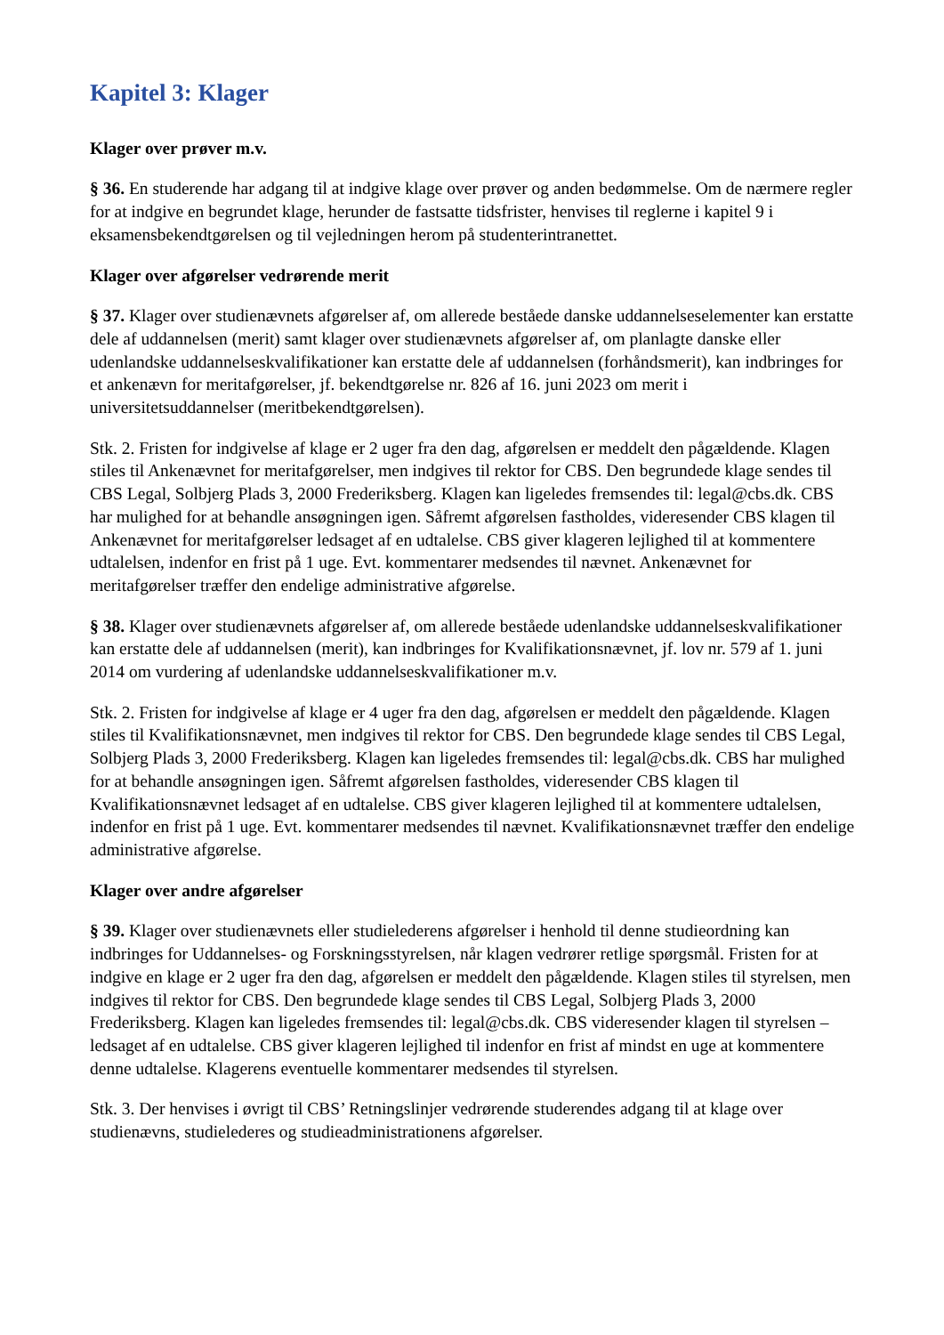Kapitel 3: Klager
Klager over prøver m.v.
§ 36. En studerende har adgang til at indgive klage over prøver og anden bedømmelse. Om de nærmere regler for at indgive en begrundet klage, herunder de fastsatte tidsfrister, henvises til reglerne i kapitel 9 i eksamensbekendtgørelsen og til vejledningen herom på studenterintranettet.
Klager over afgørelser vedrørende merit
§ 37. Klager over studienævnets afgørelser af, om allerede beståede danske uddannelseselementer kan erstatte dele af uddannelsen (merit) samt klager over studienævnets afgørelser af, om planlagte danske eller udenlandske uddannelseskvalifikationer kan erstatte dele af uddannelsen (forhåndsmerit), kan indbringes for et ankenævn for meritafgørelser, jf. bekendtgørelse nr. 826 af 16. juni 2023 om merit i universitetsuddannelser (meritbekendtgørelsen).
Stk. 2. Fristen for indgivelse af klage er 2 uger fra den dag, afgørelsen er meddelt den pågældende. Klagen stiles til Ankenævnet for meritafgørelser, men indgives til rektor for CBS. Den begrundede klage sendes til CBS Legal, Solbjerg Plads 3, 2000 Frederiksberg. Klagen kan ligeledes fremsendes til: legal@cbs.dk. CBS har mulighed for at behandle ansøgningen igen. Såfremt afgørelsen fastholdes, videresender CBS klagen til Ankenævnet for meritafgørelser ledsaget af en udtalelse. CBS giver klageren lejlighed til at kommentere udtalelsen, indenfor en frist på 1 uge. Evt. kommentarer medsendes til nævnet. Ankenævnet for meritafgørelser træffer den endelige administrative afgørelse.
§ 38. Klager over studienævnets afgørelser af, om allerede beståede udenlandske uddannelseskvalifikationer kan erstatte dele af uddannelsen (merit), kan indbringes for Kvalifikationsnævnet, jf. lov nr. 579 af 1. juni 2014 om vurdering af udenlandske uddannelseskvalifikationer m.v.
Stk. 2. Fristen for indgivelse af klage er 4 uger fra den dag, afgørelsen er meddelt den pågældende. Klagen stiles til Kvalifikationsnævnet, men indgives til rektor for CBS. Den begrundede klage sendes til CBS Legal, Solbjerg Plads 3, 2000 Frederiksberg. Klagen kan ligeledes fremsendes til: legal@cbs.dk. CBS har mulighed for at behandle ansøgningen igen. Såfremt afgørelsen fastholdes, videresender CBS klagen til Kvalifikationsnævnet ledsaget af en udtalelse. CBS giver klageren lejlighed til at kommentere udtalelsen, indenfor en frist på 1 uge. Evt. kommentarer medsendes til nævnet. Kvalifikationsnævnet træffer den endelige administrative afgørelse.
Klager over andre afgørelser
§ 39. Klager over studienævnets eller studielederens afgørelser i henhold til denne studieordning kan indbringes for Uddannelses- og Forskningsstyrelsen, når klagen vedrører retlige spørgsmål. Fristen for at indgive en klage er 2 uger fra den dag, afgørelsen er meddelt den pågældende. Klagen stiles til styrelsen, men indgives til rektor for CBS. Den begrundede klage sendes til CBS Legal, Solbjerg Plads 3, 2000 Frederiksberg. Klagen kan ligeledes fremsendes til: legal@cbs.dk. CBS videresender klagen til styrelsen – ledsaget af en udtalelse. CBS giver klageren lejlighed til indenfor en frist af mindst en uge at kommentere denne udtalelse. Klagerens eventuelle kommentarer medsendes til styrelsen.
Stk. 3. Der henvises i øvrigt til CBS’ Retningslinjer vedrørende studerendes adgang til at klage over studienævns, studielederes og studieadministrationens afgørelser.